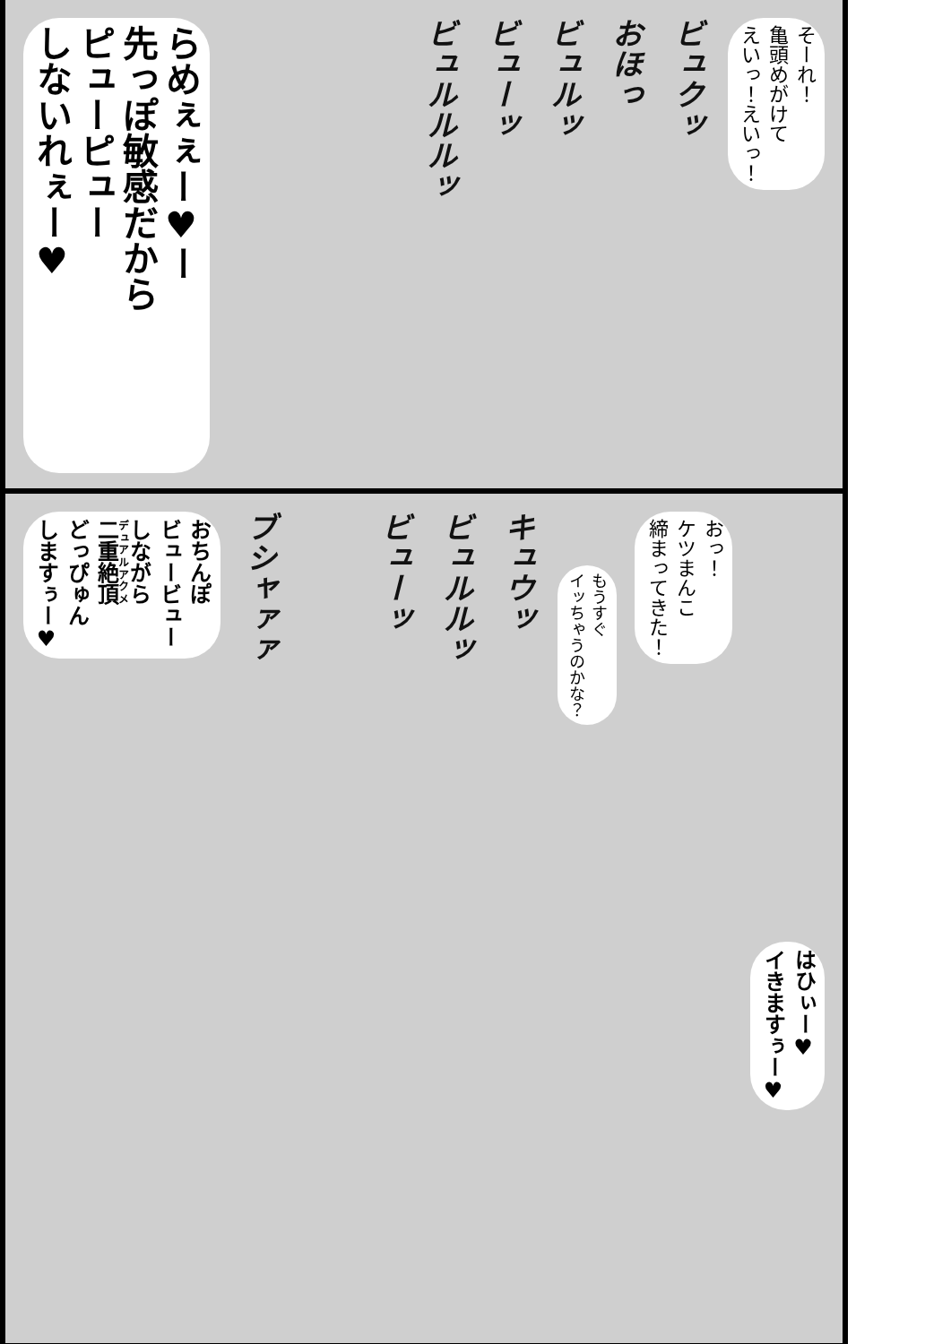そーれ！
亀頭めがけて
えいっ！えいっ！
ビュクッ
おほっ
ビュルッ
ビューッ
ビュルルルッ
らめぇぇー♥ー
先っぽ敏感だから
ピューピュー
しないれぇー♥
はひぃー♥
イきますぅー♥
おっ！
ケツまんこ
締まってきた！
もうすぐ
イッちゃうのかな？
キュウッ
ビュルルッ
ビューッ
ブシャァァ
おちんぽ
ビュービュー
しながら
二重絶頂
どっぴゅん
しますぅー♥